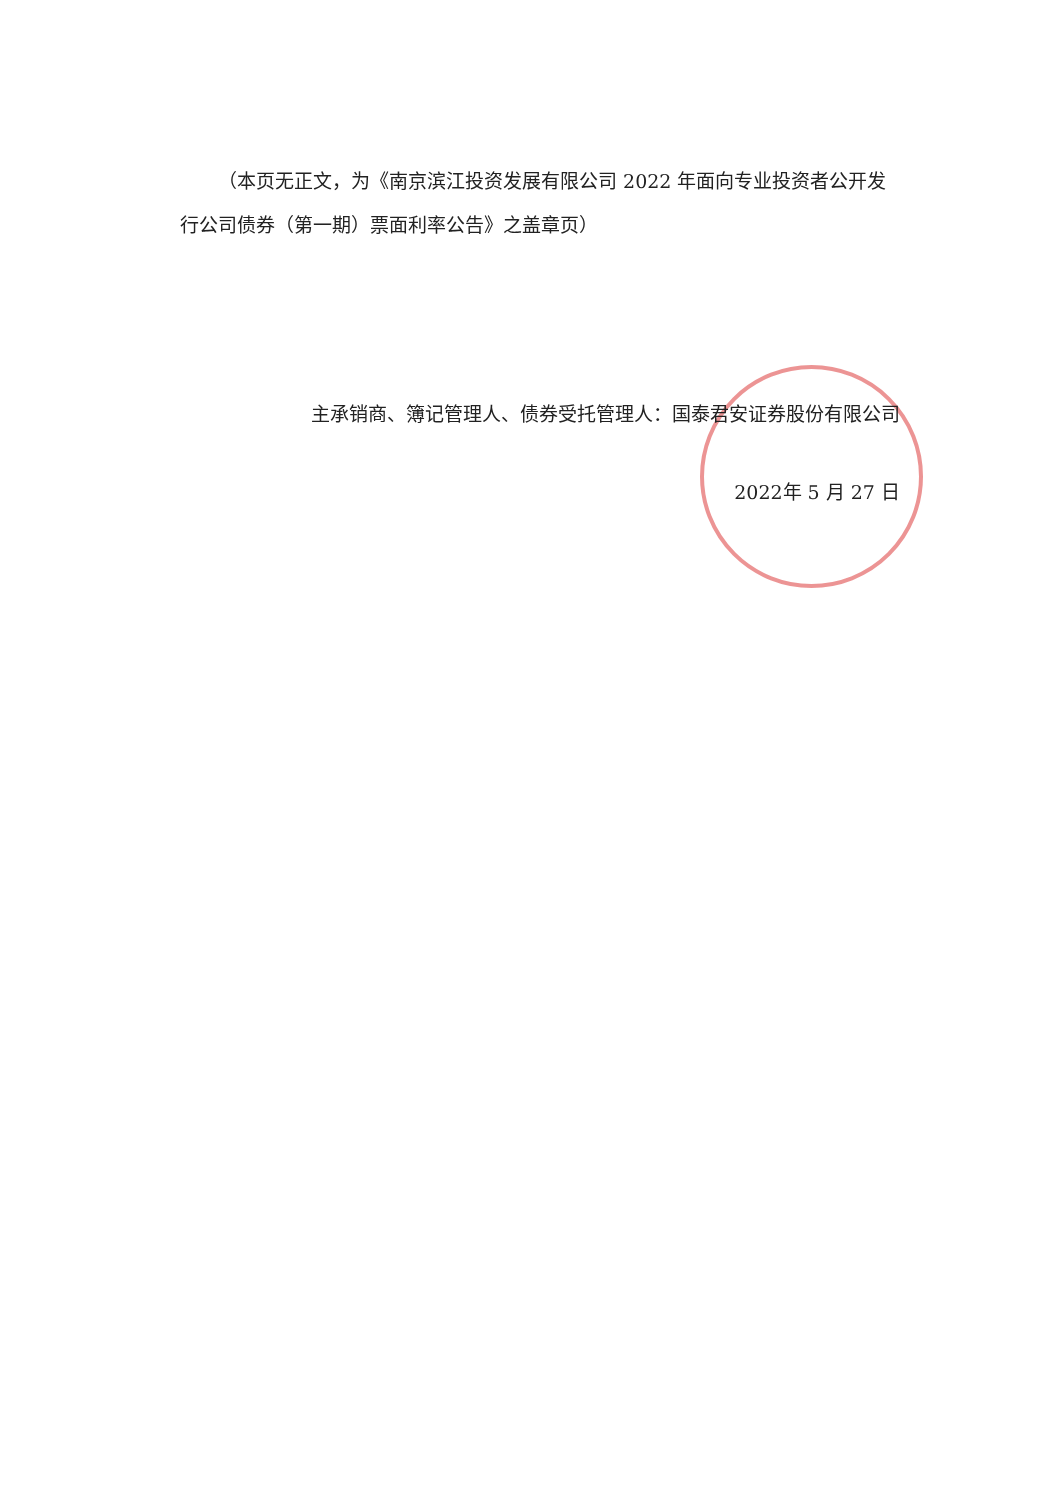（本页无正文，为《南京滨江投资发展有限公司 2022 年面向专业投资者公开发行公司债券（第一期）票面利率公告》之盖章页）
主承销商、簿记管理人、债券受托管理人：国泰君安证券股份有限公司
2022年 5 月 27 日